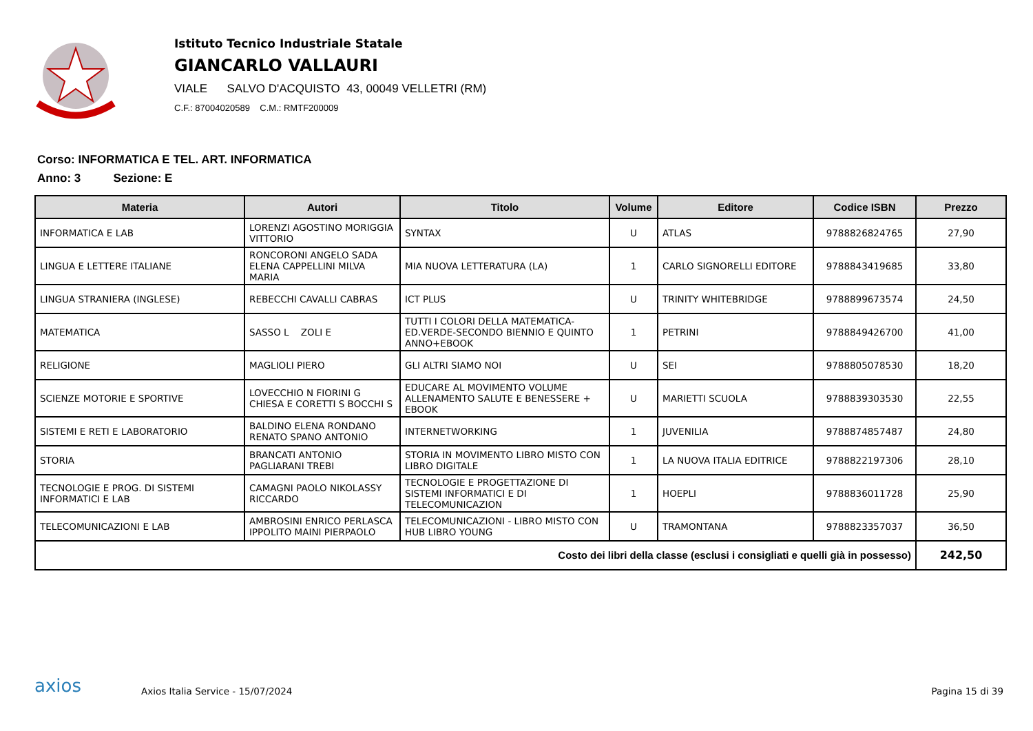Istituto Tecnico Industriale Statale
GIANCARLO VALLAURI
VIALE SALVO D'ACQUISTO 43, 00049 VELLETRI (RM)
C.F.: 87004020589 C.M.: RMTF200009
Corso: INFORMATICA E TEL. ART. INFORMATICA
Anno: 3 Sezione: E
| Materia | Autori | Titolo | Volume | Editore | Codice ISBN | Prezzo |
| --- | --- | --- | --- | --- | --- | --- |
| INFORMATICA E LAB | LORENZI AGOSTINO MORIGGIA VITTORIO | SYNTAX | U | ATLAS | 9788826824765 | 27,90 |
| LINGUA E LETTERE ITALIANE | RONCORONI ANGELO SADA ELENA CAPPELLINI MILVA MARIA | MIA NUOVA LETTERATURA (LA) | 1 | CARLO SIGNORELLI EDITORE | 9788843419685 | 33,80 |
| LINGUA STRANIERA (INGLESE) | REBECCHI CAVALLI CABRAS | ICT PLUS | U | TRINITY WHITEBRIDGE | 9788899673574 | 24,50 |
| MATEMATICA | SASSO L ZOLI E | TUTTI I COLORI DELLA MATEMATICA-ED.VERDE-SECONDO BIENNIO E QUINTO ANNO+EBOOK | 1 | PETRINI | 9788849426700 | 41,00 |
| RELIGIONE | MAGLIOLI PIERO | GLI ALTRI SIAMO NOI | U | SEI | 9788805078530 | 18,20 |
| SCIENZE MOTORIE E SPORTIVE | LOVECCHIO N FIORINI G CHIESA E CORETTI S BOCCHI S | EDUCARE AL MOVIMENTO VOLUME ALLENAMENTO SALUTE E BENESSERE + EBOOK | U | MARIETTI SCUOLA | 9788839303530 | 22,55 |
| SISTEMI E RETI E LABORATORIO | BALDINO ELENA RONDANO RENATO SPANO ANTONIO | INTERNETWORKING | 1 | JUVENILIA | 9788874857487 | 24,80 |
| STORIA | BRANCATI ANTONIO PAGLIARANI TREBI | STORIA IN MOVIMENTO LIBRO MISTO CON LIBRO DIGITALE | 1 | LA NUOVA ITALIA EDITRICE | 9788822197306 | 28,10 |
| TECNOLOGIE E PROG. DI SISTEMI INFORMATICI E LAB | CAMAGNI PAOLO NIKOLASSY RICCARDO | TECNOLOGIE E PROGETTAZIONE DI SISTEMI INFORMATICI E DI TELECOMUNICAZION | 1 | HOEPLI | 9788836011728 | 25,90 |
| TELECOMUNICAZIONI E LAB | AMBROSINI ENRICO PERLASCA IPPOLITO MAINI PIERPAOLO | TELECOMUNICAZIONI - LIBRO MISTO CON HUB LIBRO YOUNG | U | TRAMONTANA | 9788823357037 | 36,50 |
| Costo dei libri della classe (esclusi i consigliati e quelli già in possesso) | | | | | | 242,50 |
axios
Axios Italia Service - 15/07/2024
Pagina 15 di 39